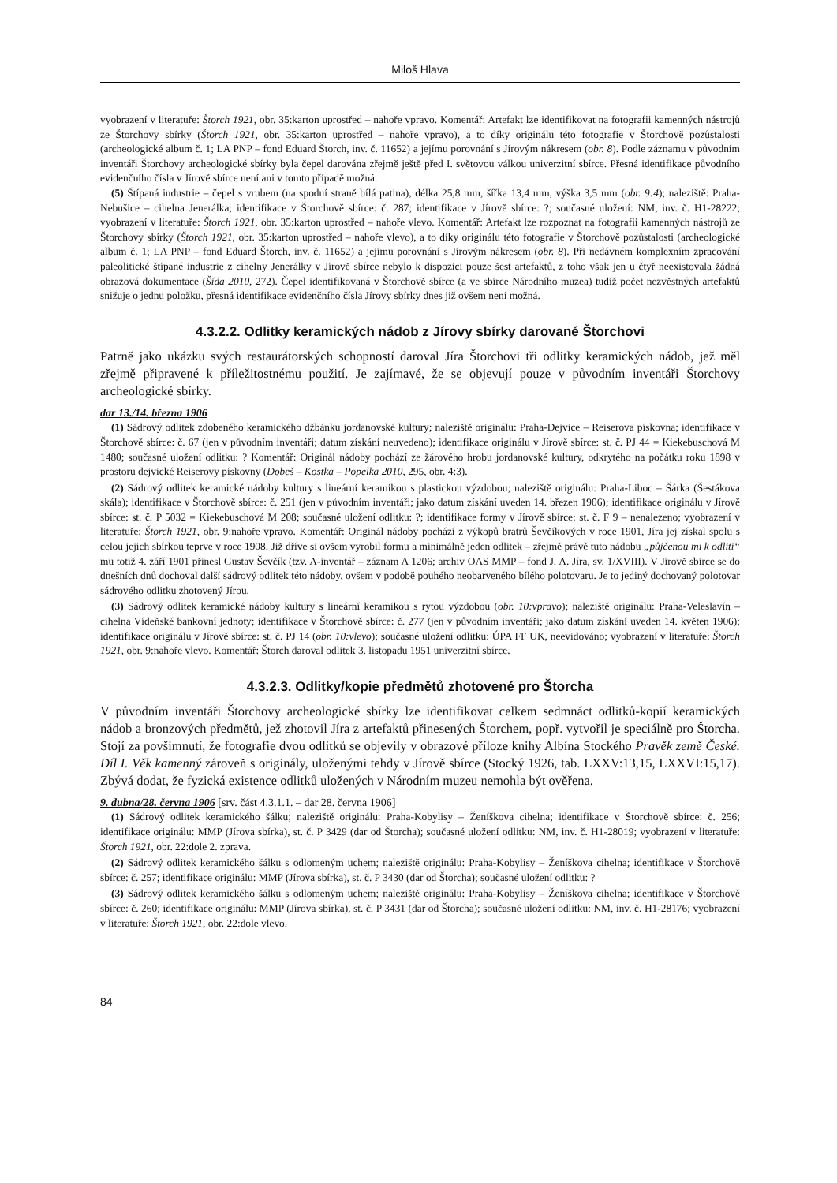Miloš Hlava
vyobrazení v literatuře: Štorch 1921, obr. 35:karton uprostřed – nahoře vpravo. Komentář: Artefakt lze identifikovat na fotografii kamenných nástrojů ze Štorchovy sbírky (Štorch 1921, obr. 35:karton uprostřed – nahoře vpravo), a to díky originálu této fotografie v Štorchově pozůstalosti (archeologické album č. 1; LA PNP – fond Eduard Štorch, inv. č. 11652) a jejímu porovnání s Jírovým nákresem (obr. 8). Podle záznamu v původním inventáři Štorchovy archeologické sbírky byla čepel darována zřejmě ještě před I. světovou válkou univerzitní sbírce. Přesná identifikace původního evidenčního čísla v Jírově sbírce není ani v tomto případě možná.
(5) Štípaná industrie – čepel s vrubem (na spodní straně bílá patina), délka 25,8 mm, šířka 13,4 mm, výška 3,5 mm (obr. 9:4); naleziště: Praha-Nebušice – cihelna Jenerálka; identifikace v Štorchově sbírce: č. 287; identifikace v Jírově sbírce: ?; současné uložení: NM, inv. č. H1-28222; vyobrazení v literatuře: Štorch 1921, obr. 35:karton uprostřed – nahoře vlevo. Komentář: Artefakt lze rozpoznat na fotografii kamenných nástrojů ze Štorchovy sbírky (Štorch 1921, obr. 35:karton uprostřed – nahoře vlevo), a to díky originálu této fotografie v Štorchově pozůstalosti (archeologické album č. 1; LA PNP – fond Eduard Štorch, inv. č. 11652) a jejímu porovnání s Jírovým nákresem (obr. 8). Při nedávném komplexním zpracování paleolitické štípané industrie z cihelny Jenerálky v Jírově sbírce nebylo k dispozici pouze šest artefaktů, z toho však jen u čtyř neexistovala žádná obrazová dokumentace (Šída 2010, 272). Čepel identifikovaná v Štorchově sbírce (a ve sbírce Národního muzea) tudíž počet nezvěstných artefaktů snižuje o jednu položku, přesná identifikace evidenčního čísla Jírovy sbírky dnes již ovšem není možná.
4.3.2.2. Odlitky keramických nádob z Jírovy sbírky darované Štorchovi
Patrně jako ukázku svých restaurátorských schopností daroval Jíra Štorchovi tři odlitky keramických nádob, jež měl zřejmě připravené k příležitostnému použití. Je zajímavé, že se objevují pouze v původním inventáři Štorchovy archeologické sbírky.
dar 13./14. března 1906
(1) Sádrový odlitek zdobeného keramického džbánku jordanovské kultury; naleziště originálu: Praha-Dejvice – Reiserova pískovna; identifikace v Štorchově sbírce: č. 67 (jen v původním inventáři; datum získání neuvedeno); identifikace originálu v Jírově sbírce: st. č. PJ 44 = Kiekebuschová M 1480; současné uložení odlitku: ? Komentář: Originál nádoby pochází ze žárového hrobu jordanovské kultury, odkrytého na počátku roku 1898 v prostoru dejvické Reiserovy pískovny (Dobeš – Kostka – Popelka 2010, 295, obr. 4:3).
(2) Sádrový odlitek keramické nádoby kultury s lineární keramikou s plastickou výzdobou; naleziště originálu: Praha-Liboc – Šárka (Šestákova skála); identifikace v Štorchově sbírce: č. 251 (jen v původním inventáři; jako datum získání uveden 14. březen 1906); identifikace originálu v Jírově sbírce: st. č. P 5032 = Kiekebuschová M 208; současné uložení odlitku: ?; identifikace formy v Jírově sbírce: st. č. F 9 – nenalezeno; vyobrazení v literatuře: Štorch 1921, obr. 9:nahoře vpravo. Komentář: Originál nádoby pochází z výkopů bratrů Ševčíkových v roce 1901, Jíra jej získal spolu s celou jejich sbírkou teprve v roce 1908. Již dříve si ovšem vyrobil formu a minimálně jeden odlitek – zřejmě právě tuto nádobu „půjčenou mi k odlití“ mu totiž 4. září 1901 přinesl Gustav Ševčík (tzv. A-inventář – záznam A 1206; archiv OAS MMP – fond J. A. Jíra, sv. 1/XVIII). V Jírově sbírce se do dnešních dnů dochoval další sádrový odlitek této nádoby, ovšem v podobě pouhého neobarveného bílého polotovaru. Je to jediný dochovaný polotovar sádrového odlitku zhotovený Jírou.
(3) Sádrový odlitek keramické nádoby kultury s lineární keramikou s rytou výzdobou (obr. 10:vpravo); naleziště originálu: Praha-Veleslavín – cihelna Vídeňské bankovní jednoty; identifikace v Štorchově sbírce: č. 277 (jen v původním inventáři; jako datum získání uveden 14. květen 1906); identifikace originálu v Jírově sbírce: st. č. PJ 14 (obr. 10:vlevo); současné uložení odlitku: ÚPA FF UK, neevidováno; vyobrazení v literatuře: Štorch 1921, obr. 9:nahoře vlevo. Komentář: Štorch daroval odlitek 3. listopadu 1951 univerzitní sbírce.
4.3.2.3. Odlitky/kopie předmětů zhotovené pro Štorcha
V původním inventáři Štorchovy archeologické sbírky lze identifikovat celkem sedmnáct odlitků-kopií keramických nádob a bronzových předmětů, jež zhotovil Jíra z artefaktů přinesených Štorchem, popř. vytvořil je speciálně pro Štorcha. Stojí za povšimnutí, že fotografie dvou odlitků se objevily v obrazové příloze knihy Albína Stockého Pravěk země České. Díl I. Věk kamenný zároveň s originály, uloženými tehdy v Jírově sbírce (Stocký 1926, tab. LXXV:13,15, LXXVI:15,17). Zbývá dodat, že fyzická existence odlitků uložených v Národním muzeu nemohla být ověřena.
9. dubna/28. června 1906 [srv. část 4.3.1.1. – dar 28. června 1906]
(1) Sádrový odlitek keramického šálku; naleziště originálu: Praha-Kobylisy – Ženíškova cihelna; identifikace v Štorchově sbírce: č. 256; identifikace originálu: MMP (Jírova sbírka), st. č. P 3429 (dar od Štorcha); současné uložení odlitku: NM, inv. č. H1-28019; vyobrazení v literatuře: Štorch 1921, obr. 22:dole 2. zprava.
(2) Sádrový odlitek keramického šálku s odlomeným uchem; naleziště originálu: Praha-Kobylisy – Ženíškova cihelna; identifikace v Štorchově sbírce: č. 257; identifikace originálu: MMP (Jírova sbírka), st. č. P 3430 (dar od Štorcha); současné uložení odlitku: ?
(3) Sádrový odlitek keramického šálku s odlomeným uchem; naleziště originálu: Praha-Kobylisy – Ženíškova cihelna; identifikace v Štorchově sbírce: č. 260; identifikace originálu: MMP (Jírova sbírka), st. č. P 3431 (dar od Štorcha); současné uložení odlitku: NM, inv. č. H1-28176; vyobrazení v literatuře: Štorch 1921, obr. 22:dole vlevo.
84